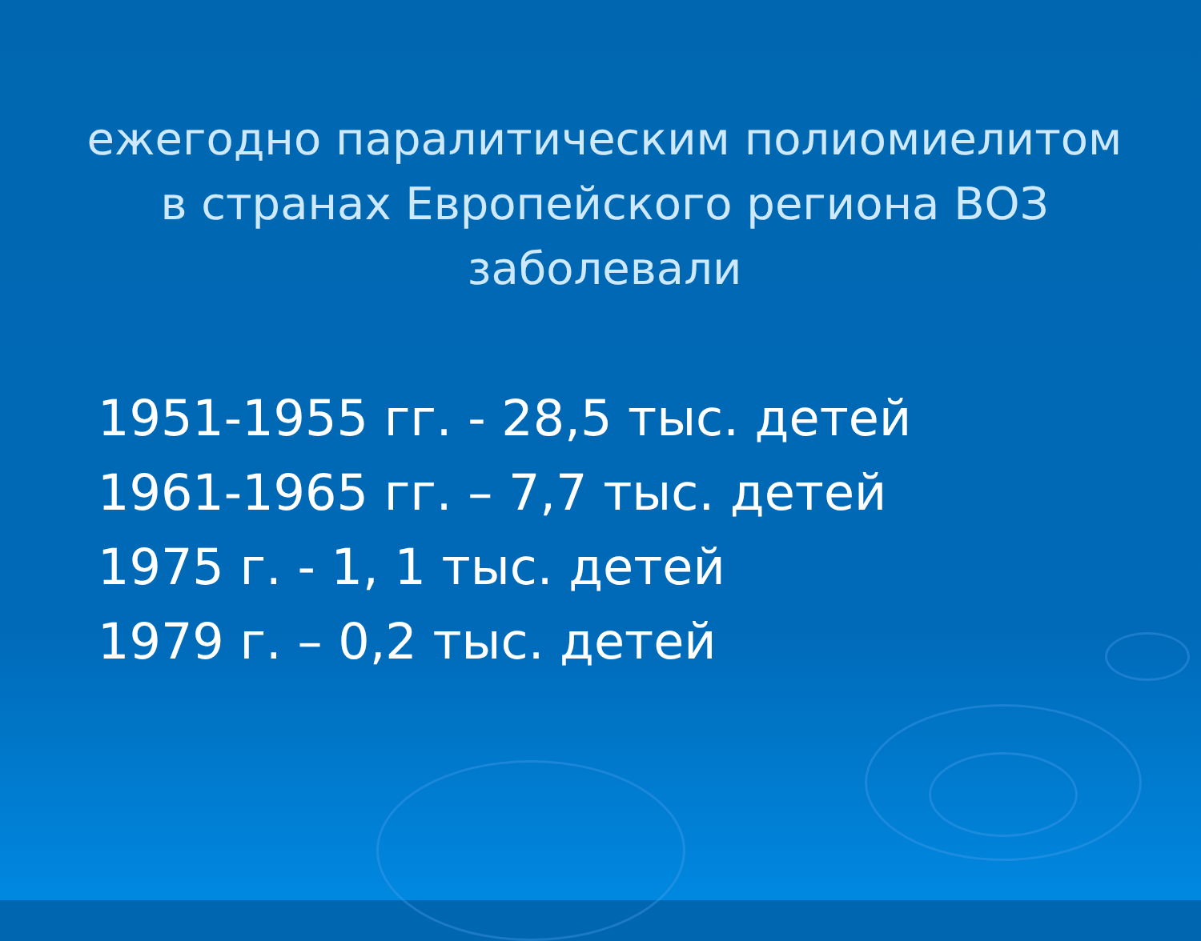ежегодно паралитическим полиомиелитом в странах Европейского региона ВОЗ заболевали
1951-1955 гг. - 28,5 тыс. детей
1961-1965 гг. – 7,7 тыс. детей
1975 г. - 1, 1 тыс. детей
1979 г. – 0,2 тыс. детей